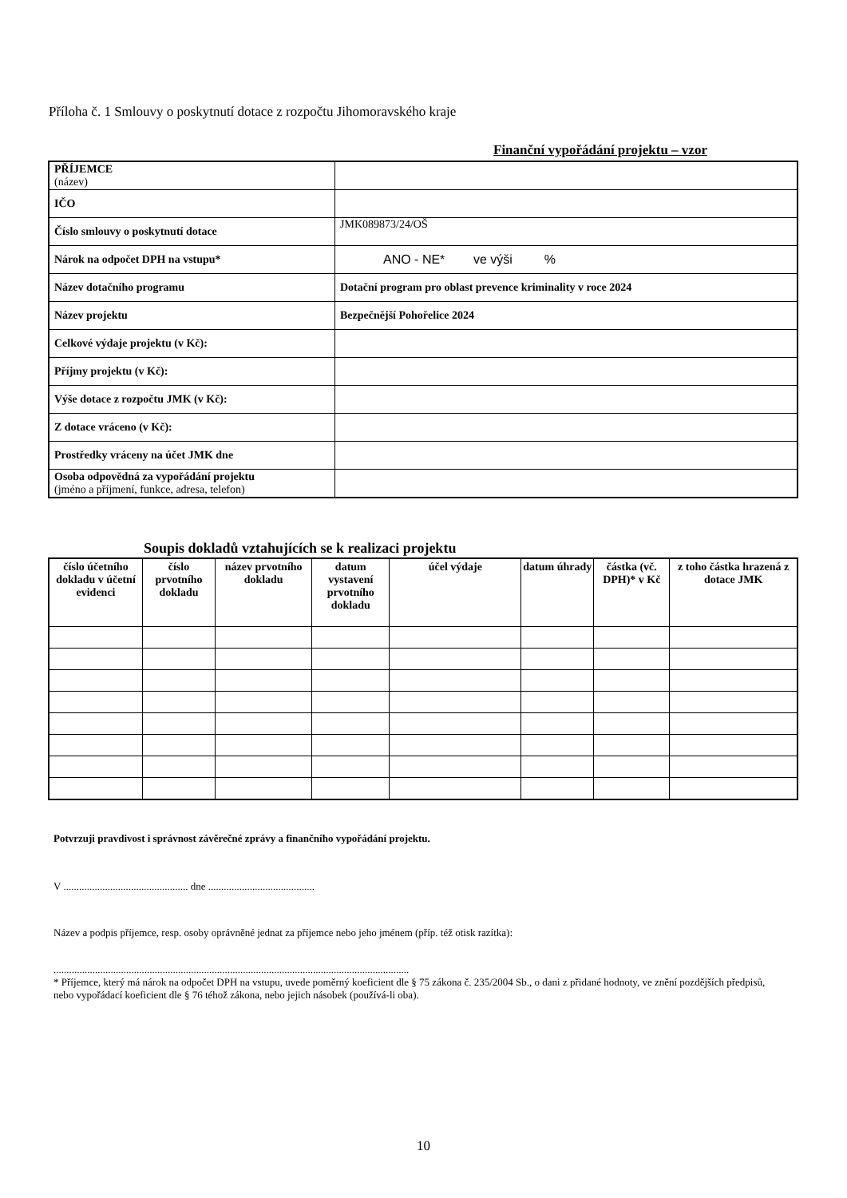Příloha č. 1 Smlouvy o poskytnutí dotace z rozpočtu Jihomoravského kraje
Finanční vypořádání projektu – vzor
| PŘÍJEMCE (název) | |
| IČO | |
| Číslo smlouvy o poskytnutí dotace | JMK089873/24/OŠ |
| Nárok na odpočet DPH na vstupu* | ANO - NE* ve výši % |
| Název dotačního programu | Dotační program pro oblast prevence kriminality v roce 2024 |
| Název projektu | Bezpečnější Pohořelice 2024 |
| Celkové výdaje projektu (v Kč): | |
| Příjmy projektu (v Kč): | |
| Výše dotace z rozpočtu JMK (v Kč): | |
| Z dotace vráceno (v Kč): | |
| Prostředky vráceny na účet JMK dne | |
| Osoba odpovědná za vypořádání projektu (jméno a příjmení, funkce, adresa, telefon) | |
Soupis dokladů vztahujících se k realizaci projektu
| číslo účetního dokladu v účetní evidenci | číslo prvotního dokladu | název prvotního dokladu | datum vystavení prvotního dokladu | účel výdaje | datum úhrady | částka (vč. DPH)* v Kč | z toho částka hrazená z dotace JMK |
| --- | --- | --- | --- | --- | --- | --- | --- |
Potvrzuji pravdivost i správnost závěrečné zprávy a finančního vypořádání projektu.
V ................................................ dne .........................................
Název a podpis příjemce, resp. osoby oprávněné jednat za příjemce nebo jeho jménem (příp. též otisk razítka):
.........................................................................................................................................
* Příjemce, který má nárok na odpočet DPH na vstupu, uvede poměrný koeficient dle § 75 zákona č. 235/2004 Sb., o dani z přidané hodnoty, ve znění pozdějších předpisů, nebo vypořádací koeficient dle § 76 téhož zákona, nebo jejich násobek (používá-li oba).
10